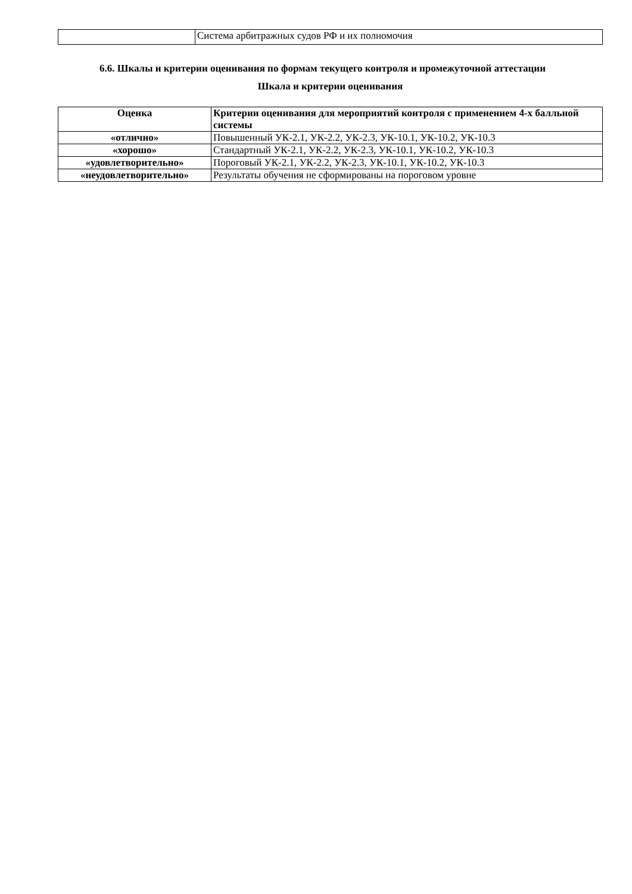| | Система арбитражных судов РФ и их полномочия |
6.6. Шкалы и критерии оценивания по формам текущего контроля и промежуточной аттестации
Шкала и критерии оценивания
| Оценка | Критерии оценивания для мероприятий контроля с применением 4-х балльной системы |
| --- | --- |
| «отлично» | Повышенный УК-2.1, УК-2.2, УК-2.3, УК-10.1, УК-10.2, УК-10.3 |
| «хорошо» | Стандартный УК-2.1, УК-2.2, УК-2.3, УК-10.1, УК-10.2, УК-10.3 |
| «удовлетворительно» | Пороговый УК-2.1, УК-2.2, УК-2.3, УК-10.1, УК-10.2, УК-10.3 |
| «неудовлетворительно» | Результаты обучения не сформированы на пороговом уровне |